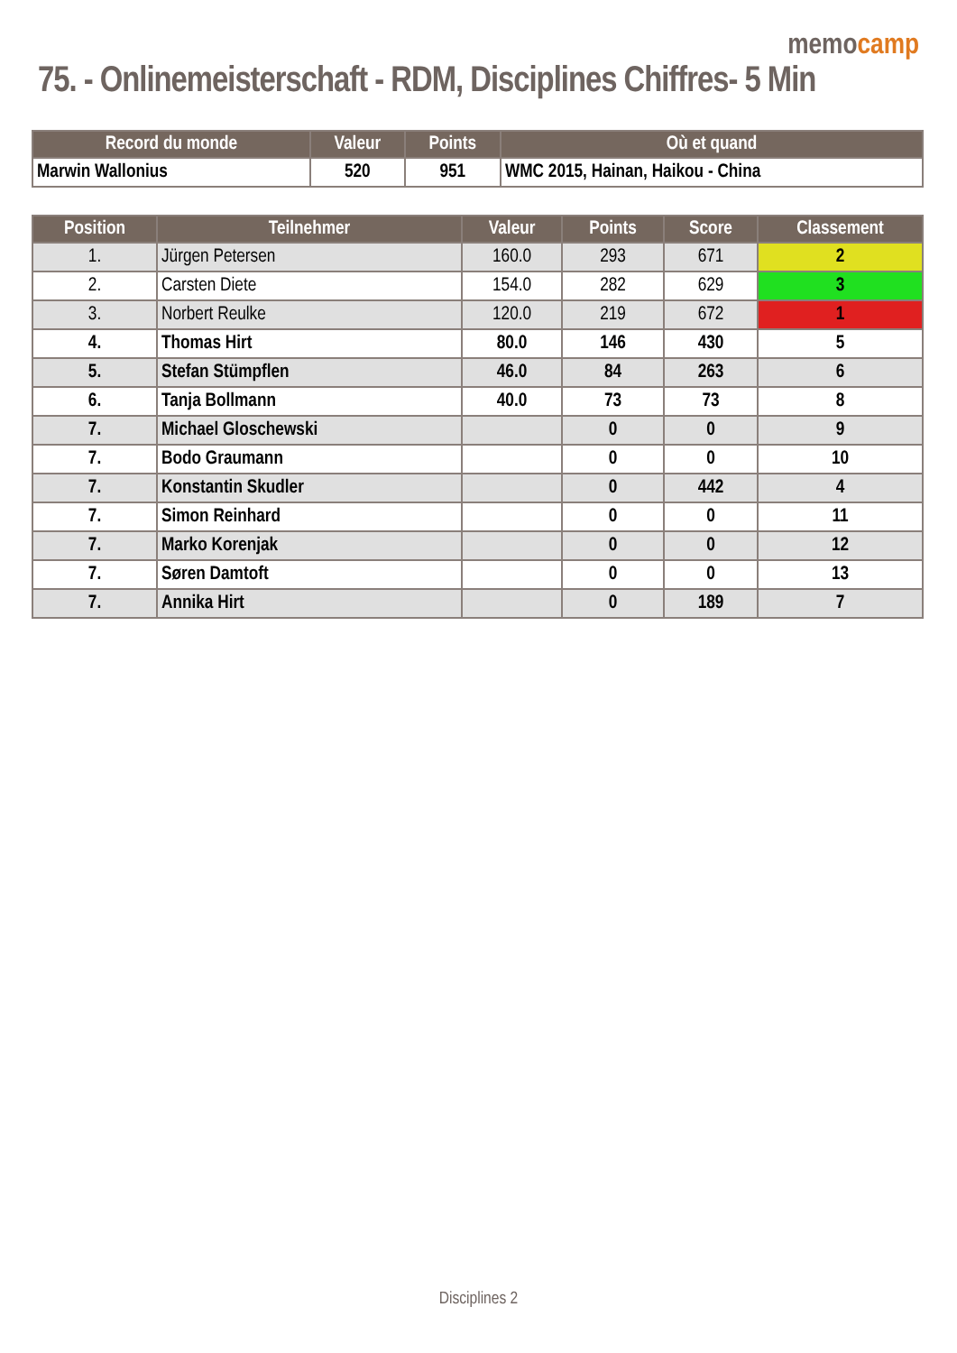memocamp
75. - Onlinemeisterschaft - RDM, Disciplines Chiffres- 5 Min
| Record du monde | Valeur | Points | Où et quand |
| --- | --- | --- | --- |
| Marwin Wallonius | 520 | 951 | WMC 2015, Hainan, Haikou - China |
| Position | Teilnehmer | Valeur | Points | Score | Classement |
| --- | --- | --- | --- | --- | --- |
| 1. | Jürgen Petersen | 160.0 | 293 | 671 | 2 |
| 2. | Carsten Diete | 154.0 | 282 | 629 | 3 |
| 3. | Norbert Reulke | 120.0 | 219 | 672 | 1 |
| 4. | Thomas Hirt | 80.0 | 146 | 430 | 5 |
| 5. | Stefan Stümpflen | 46.0 | 84 | 263 | 6 |
| 6. | Tanja Bollmann | 40.0 | 73 | 73 | 8 |
| 7. | Michael Gloschewski | | 0 | 0 | 9 |
| 7. | Bodo Graumann | | 0 | 0 | 10 |
| 7. | Konstantin Skudler | | 0 | 442 | 4 |
| 7. | Simon Reinhard | | 0 | 0 | 11 |
| 7. | Marko Korenjak | | 0 | 0 | 12 |
| 7. | Søren Damtoft | | 0 | 0 | 13 |
| 7. | Annika Hirt | | 0 | 189 | 7 |
Disciplines 2